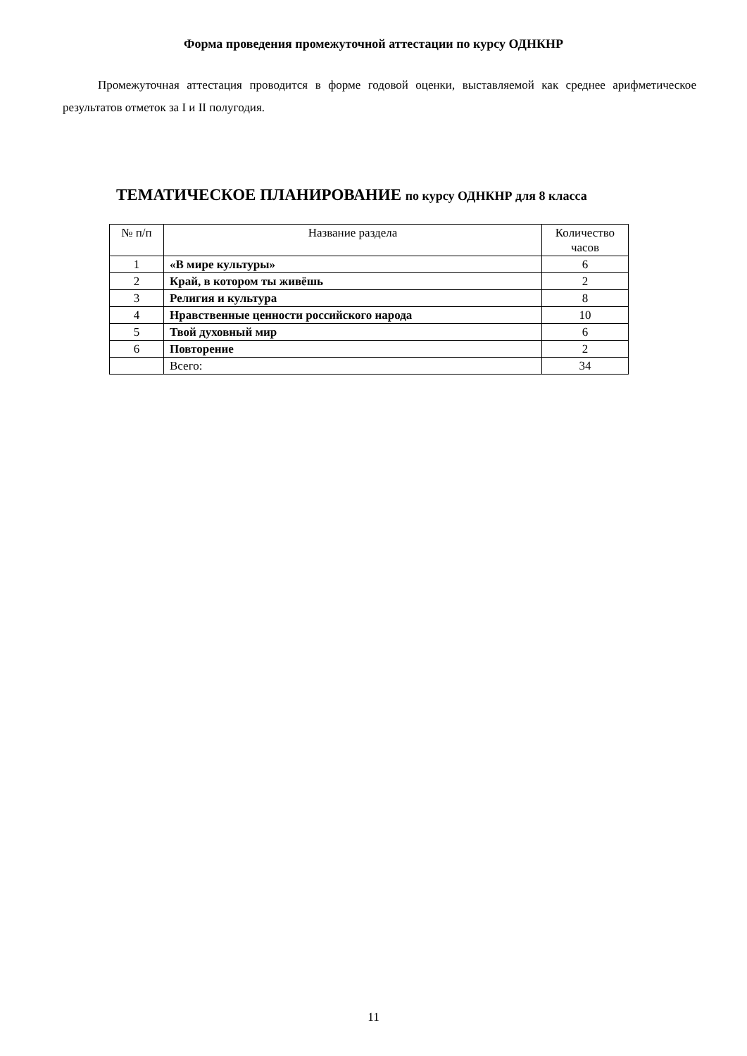Форма проведения промежуточной аттестации по курсу ОДНКНР
Промежуточная аттестация проводится в форме годовой оценки, выставляемой как среднее арифметическое результатов отметок за I и II полугодия.
ТЕМАТИЧЕСКОЕ ПЛАНИРОВАНИЕ по курсу ОДНКНР для 8 класса
| № п/п | Название раздела | Количество часов |
| --- | --- | --- |
| 1 | «В мире культуры» | 6 |
| 2 | Край, в котором ты живёшь | 2 |
| 3 | Религия и культура | 8 |
| 4 | Нравственные ценности российского народа | 10 |
| 5 | Твой духовный мир | 6 |
| 6 | Повторение | 2 |
| | Всего: | 34 |
11